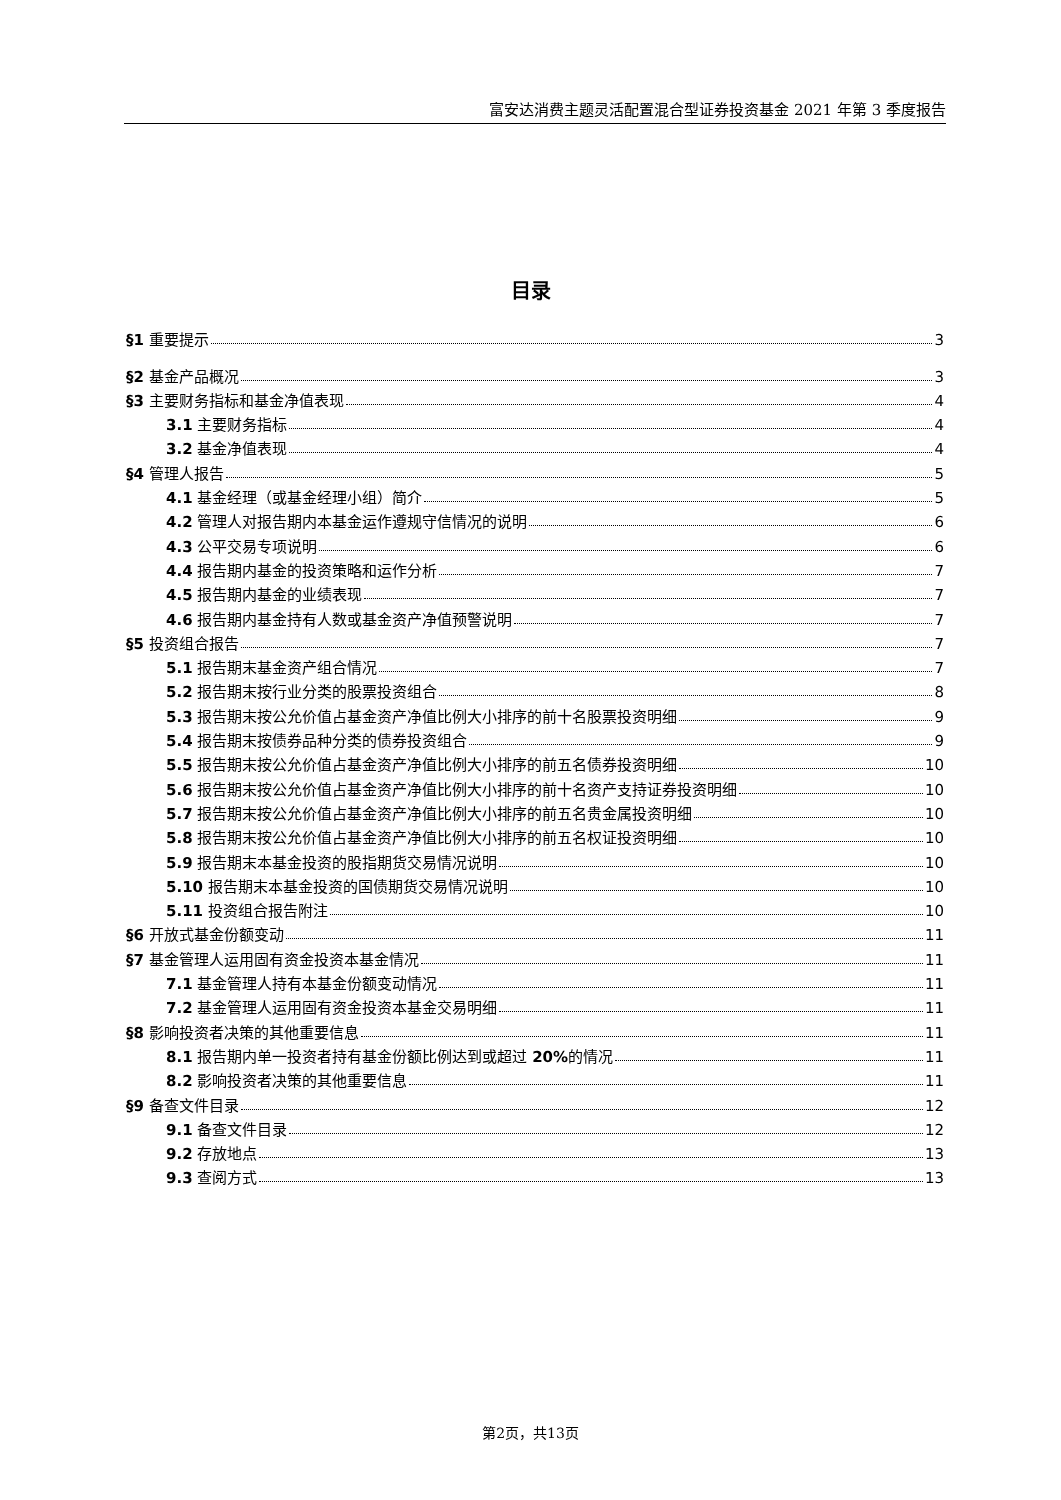富安达消费主题灵活配置混合型证券投资基金 2021 年第 3 季度报告
目录
§1 重要提示 3
§2 基金产品概况 3
§3 主要财务指标和基金净值表现 4
3.1 主要财务指标 4
3.2 基金净值表现 4
§4 管理人报告 5
4.1 基金经理（或基金经理小组）简介 5
4.2 管理人对报告期内本基金运作遵规守信情况的说明 6
4.3 公平交易专项说明 6
4.4 报告期内基金的投资策略和运作分析 7
4.5 报告期内基金的业绩表现 7
4.6 报告期内基金持有人数或基金资产净值预警说明 7
§5 投资组合报告 7
5.1 报告期末基金资产组合情况 7
5.2 报告期末按行业分类的股票投资组合 8
5.3 报告期末按公允价值占基金资产净值比例大小排序的前十名股票投资明细 9
5.4 报告期末按债券品种分类的债券投资组合 9
5.5 报告期末按公允价值占基金资产净值比例大小排序的前五名债券投资明细 10
5.6 报告期末按公允价值占基金资产净值比例大小排序的前十名资产支持证券投资明细 10
5.7 报告期末按公允价值占基金资产净值比例大小排序的前五名贵金属投资明细 10
5.8 报告期末按公允价值占基金资产净值比例大小排序的前五名权证投资明细 10
5.9 报告期末本基金投资的股指期货交易情况说明 10
5.10 报告期末本基金投资的国债期货交易情况说明 10
5.11 投资组合报告附注 10
§6 开放式基金份额变动 11
§7 基金管理人运用固有资金投资本基金情况 11
7.1 基金管理人持有本基金份额变动情况 11
7.2 基金管理人运用固有资金投资本基金交易明细 11
§8 影响投资者决策的其他重要信息 11
8.1 报告期内单一投资者持有基金份额比例达到或超过 20% 的情况 11
8.2 影响投资者决策的其他重要信息 11
§9 备查文件目录 12
9.1 备查文件目录 12
9.2 存放地点 13
9.3 查阅方式 13
第2页，共13页